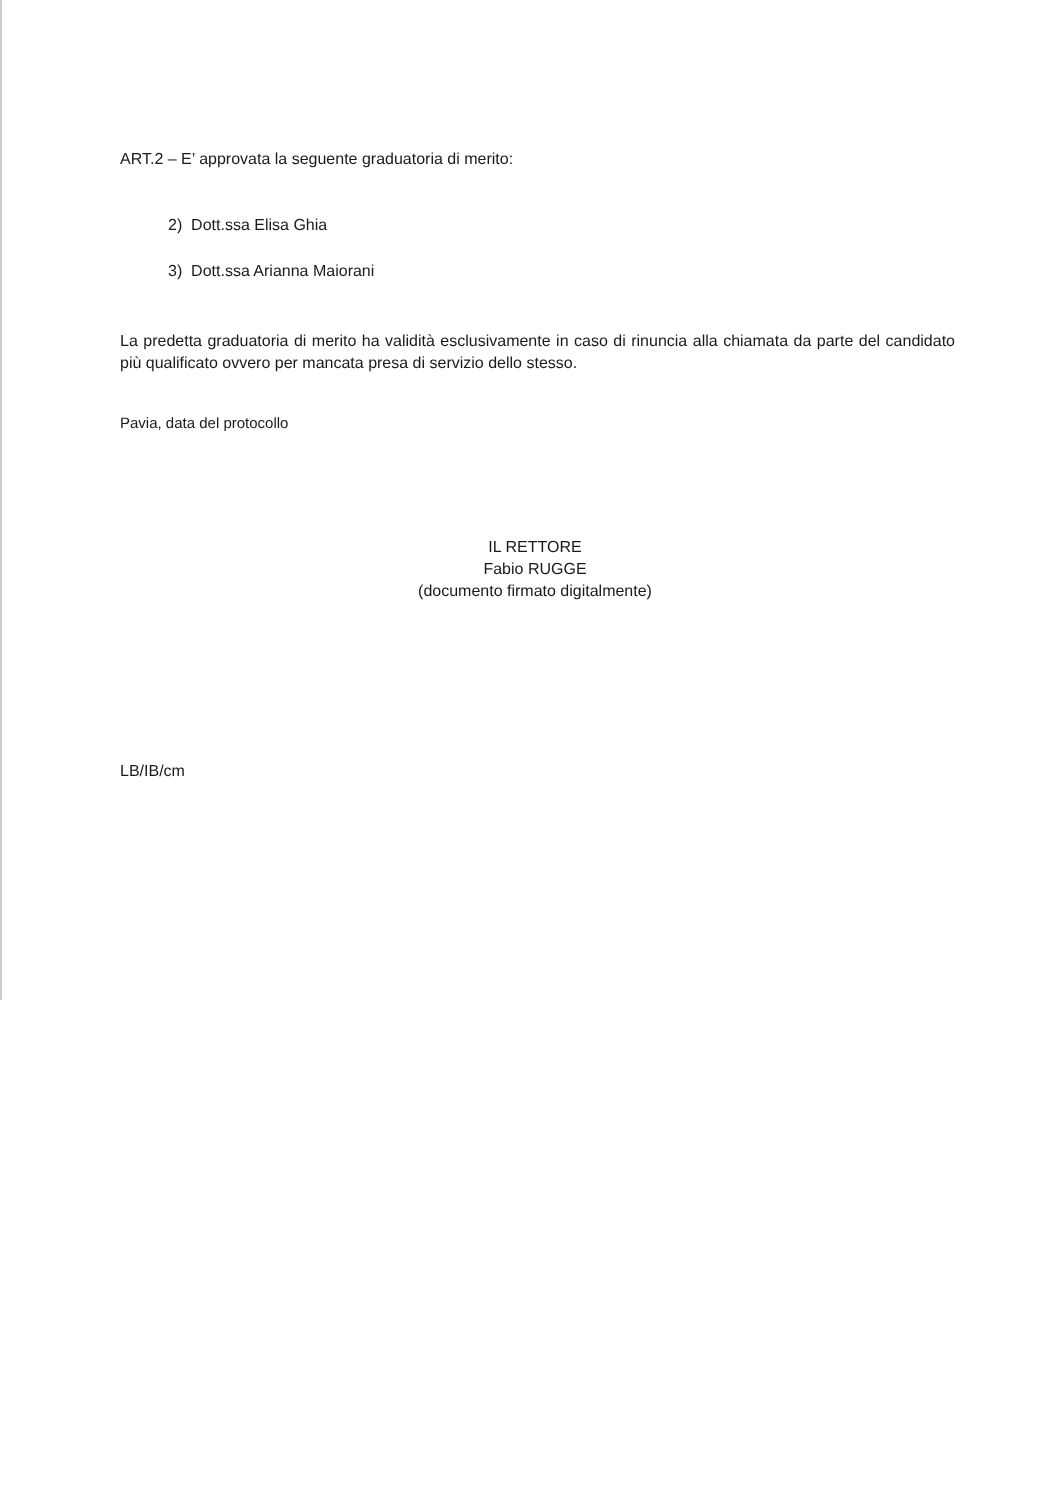ART.2 – E’ approvata la seguente graduatoria di merito:
2) Dott.ssa Elisa Ghia
3) Dott.ssa Arianna Maiorani
La predetta graduatoria di merito ha validità esclusivamente in caso di rinuncia alla chiamata da parte del candidato più qualificato ovvero per mancata presa di servizio dello stesso.
Pavia, data del protocollo
IL RETTORE
Fabio RUGGE
(documento firmato digitalmente)
LB/IB/cm